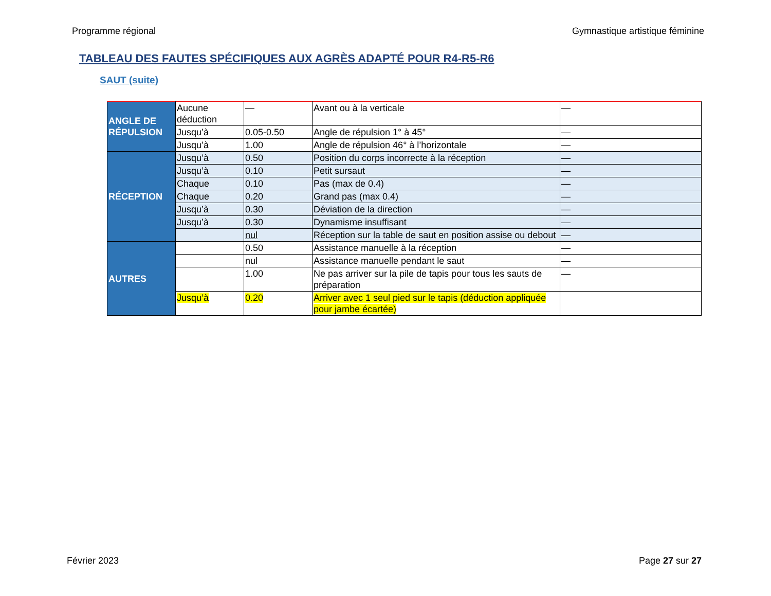Programme régional Gymnastique artistique féminine
TABLEAU DES FAUTES SPÉCIFIQUES AUX AGRÈS ADAPTÉ POUR R4-R5-R6
SAUT (suite)
| ANGLE DE RÉPULSION | Aucune déduction | — | Avant ou à la verticale | — |
| | Jusqu’à | 0.05-0.50 | Angle de répulsion 1° à 45° | — |
| | Jusqu’à | 1.00 | Angle de répulsion 46° à l’horizontale | — |
| RÉCEPTION | Jusqu’à | 0.50 | Position du corps incorrecte à la réception | — |
| | Jusqu’à | 0.10 | Petit sursaut | — |
| | Chaque | 0.10 | Pas (max de 0.4) | — |
| | Chaque | 0.20 | Grand pas (max 0.4) | — |
| | Jusqu’à | 0.30 | Déviation de la direction | — |
| | Jusqu’à | 0.30 | Dynamisme insuffisant | — |
| | | nul | Réception sur la table de saut en position assise ou debout | — |
| AUTRES | | 0.50 | Assistance manuelle à la réception | — |
| | | nul | Assistance manuelle pendant le saut | — |
| | | 1.00 | Ne pas arriver sur la pile de tapis pour tous les sauts de préparation | — |
| | Jusqu’à | 0.20 | Arriver avec 1 seul pied sur le tapis (déduction appliquée pour jambe écartée) | |
Février 2023 Page 27 sur 27